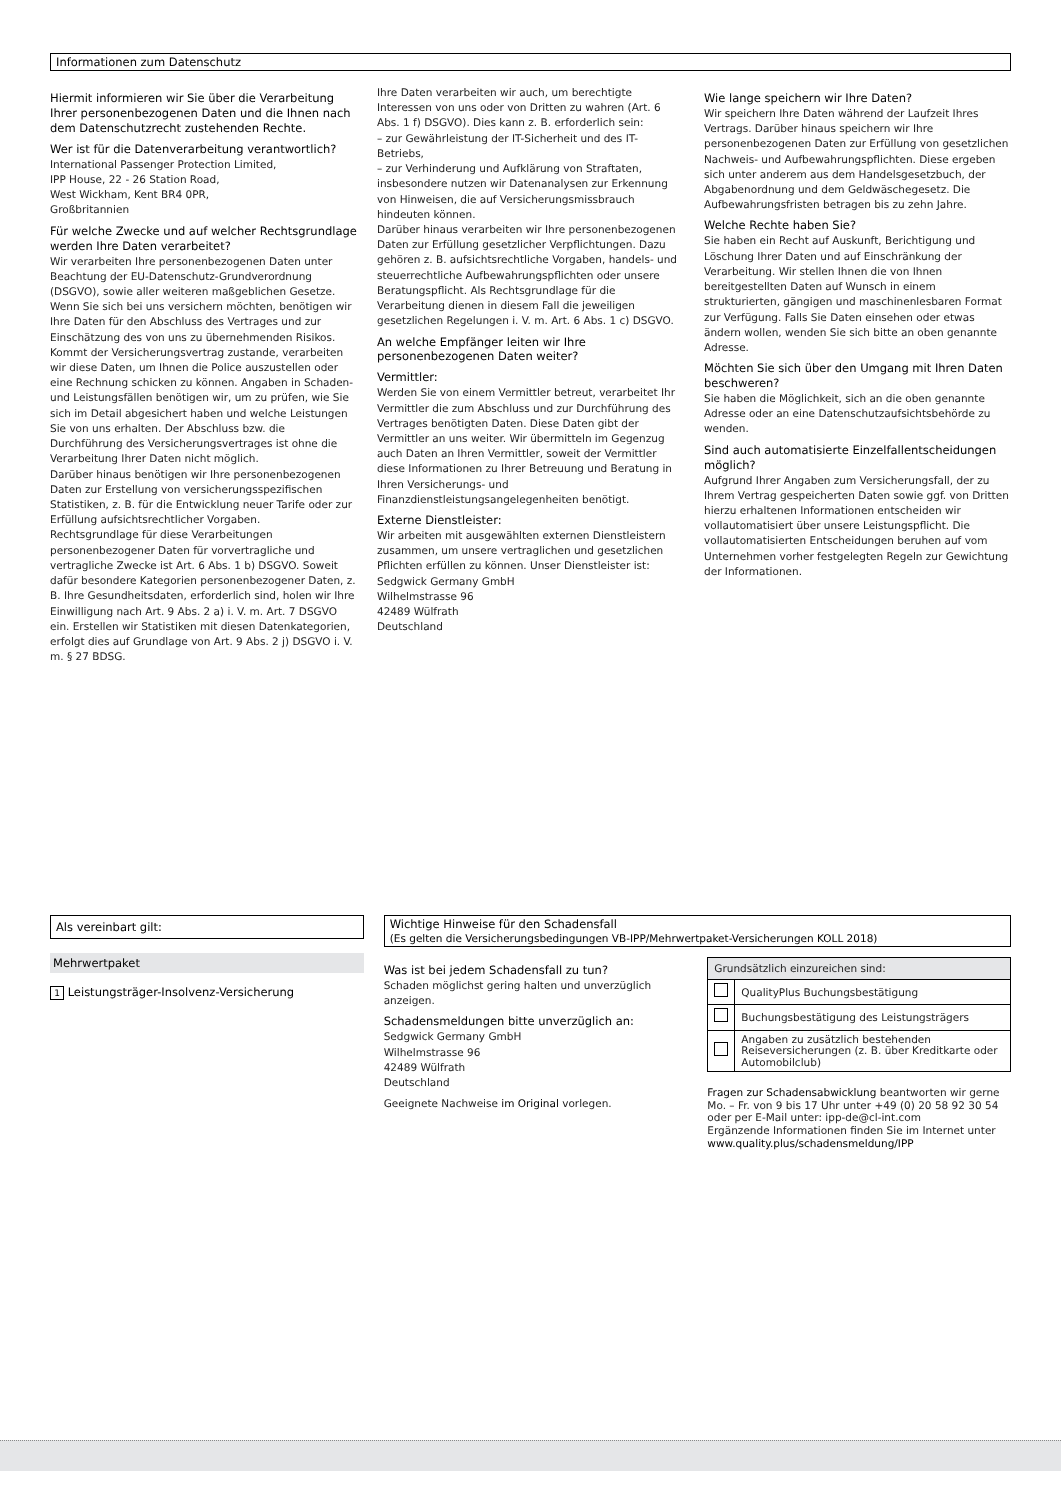Informationen zum Datenschutz
Hiermit informieren wir Sie über die Verarbeitung Ihrer personenbezogenen Daten und die Ihnen nach dem Datenschutzrecht zustehenden Rechte.
Wer ist für die Datenverarbeitung verantwortlich?
International Passenger Protection Limited,
IPP House, 22 - 26 Station Road,
West Wickham, Kent BR4 0PR,
Großbritannien
Für welche Zwecke und auf welcher Rechtsgrundlage werden Ihre Daten verarbeitet?
Wir verarbeiten Ihre personenbezogenen Daten unter Beachtung der EU-Datenschutz-Grundverordnung (DSGVO), sowie aller weiteren maßgeblichen Gesetze.
Wenn Sie sich bei uns versichern möchten, benötigen wir Ihre Daten für den Abschluss des Vertrages und zur Einschätzung des von uns zu übernehmenden Risikos. Kommt der Versicherungsvertrag zustande, verarbeiten wir diese Daten, um Ihnen die Police auszustellen oder eine Rechnung schicken zu können. Angaben in Schaden- und Leistungsfällen benötigen wir, um zu prüfen, wie Sie sich im Detail abgesichert haben und welche Leistungen Sie von uns erhalten. Der Abschluss bzw. die Durchführung des Versicherungsvertrages ist ohne die Verarbeitung Ihrer Daten nicht möglich.
Darüber hinaus benötigen wir Ihre personenbezogenen Daten zur Erstellung von versicherungsspezifischen Statistiken, z. B. für die Entwicklung neuer Tarife oder zur Erfüllung aufsichtsrechtlicher Vorgaben.
Rechtsgrundlage für diese Verarbeitungen personenbezogener Daten für vorvertragliche und vertragliche Zwecke ist Art. 6 Abs. 1 b) DSGVO. Soweit dafür besondere Kategorien personenbezogener Daten, z. B. Ihre Gesundheitsdaten, erforderlich sind, holen wir Ihre Einwilligung nach Art. 9 Abs. 2 a) i. V. m. Art. 7 DSGVO ein. Erstellen wir Statistiken mit diesen Datenkategorien, erfolgt dies auf Grundlage von Art. 9 Abs. 2 j) DSGVO i. V. m. § 27 BDSG.
Ihre Daten verarbeiten wir auch, um berechtigte Interessen von uns oder von Dritten zu wahren (Art. 6 Abs. 1 f) DSGVO). Dies kann z. B. erforderlich sein:
– zur Gewährleistung der IT-Sicherheit und des IT-Betriebs,
– zur Verhinderung und Aufklärung von Straftaten, insbesondere nutzen wir Datenanalysen zur Erkennung von Hinweisen, die auf Versicherungsmissbrauch hindeuten können.
Darüber hinaus verarbeiten wir Ihre personenbezogenen Daten zur Erfüllung gesetzlicher Verpflichtungen. Dazu gehören z. B. aufsichtsrechtliche Vorgaben, handels- und steuerrechtliche Aufbewahrungspflichten oder unsere Beratungspflicht. Als Rechtsgrundlage für die Verarbeitung dienen in diesem Fall die jeweiligen gesetzlichen Regelungen i. V. m. Art. 6 Abs. 1 c) DSGVO.
An welche Empfänger leiten wir Ihre personenbezogenen Daten weiter?
Vermittler:
Werden Sie von einem Vermittler betreut, verarbeitet Ihr Vermittler die zum Abschluss und zur Durchführung des Vertrages benötigten Daten. Diese Daten gibt der Vermittler an uns weiter. Wir übermitteln im Gegenzug auch Daten an Ihren Vermittler, soweit der Vermittler diese Informationen zu Ihrer Betreuung und Beratung in Ihren Versicherungs- und Finanzdienstleistungsangelegenheiten benötigt.
Externe Dienstleister:
Wir arbeiten mit ausgewählten externen Dienstleistern zusammen, um unsere vertraglichen und gesetzlichen Pflichten erfüllen zu können. Unser Dienstleister ist:
Sedgwick Germany GmbH
Wilhelmstrasse 96
42489 Wülfrath
Deutschland
Wie lange speichern wir Ihre Daten?
Wir speichern Ihre Daten während der Laufzeit Ihres Vertrags. Darüber hinaus speichern wir Ihre personenbezogenen Daten zur Erfüllung von gesetzlichen Nachweis- und Aufbewahrungspflichten. Diese ergeben sich unter anderem aus dem Handelsgesetzbuch, der Abgabenordnung und dem Geldwäschegesetz. Die Aufbewahrungsfristen betragen bis zu zehn Jahre.
Welche Rechte haben Sie?
Sie haben ein Recht auf Auskunft, Berichtigung und Löschung Ihrer Daten und auf Einschränkung der Verarbeitung. Wir stellen Ihnen die von Ihnen bereitgestellten Daten auf Wunsch in einem strukturierten, gängigen und maschinenlesbaren Format zur Verfügung. Falls Sie Daten einsehen oder etwas ändern wollen, wenden Sie sich bitte an oben genannte Adresse.
Möchten Sie sich über den Umgang mit Ihren Daten beschweren?
Sie haben die Möglichkeit, sich an die oben genannte Adresse oder an eine Datenschutzaufsichtsbehörde zu wenden.
Sind auch automatisierte Einzelfallentscheidungen möglich?
Aufgrund Ihrer Angaben zum Versicherungsfall, der zu Ihrem Vertrag gespeicherten Daten sowie ggf. von Dritten hierzu erhaltenen Informationen entscheiden wir vollautomatisiert über unsere Leistungspflicht. Die vollautomatisierten Entscheidungen beruhen auf vom Unternehmen vorher festgelegten Regeln zur Gewichtung der Informationen.
Als vereinbart gilt:
Mehrwertpaket
1 Leistungsträger-Insolvenz-Versicherung
Wichtige Hinweise für den Schadensfall
(Es gelten die Versicherungsbedingungen VB-IPP/Mehrwertpaket-Versicherungen KOLL 2018)
Was ist bei jedem Schadensfall zu tun?
Schaden möglichst gering halten und unverzüglich anzeigen.
Schadensmeldungen bitte unverzüglich an:
Sedgwick Germany GmbH
Wilhelmstrasse 96
42489 Wülfrath
Deutschland
Geeignete Nachweise im Original vorlegen.
| Grundsätzlich einzureichen sind: | |
| | QualityPlus Buchungsbestätigung |
| | Buchungsbestätigung des Leistungsträgers |
| | Angaben zu zusätzlich bestehenden Reiseversicherungen (z. B. über Kreditkarte oder Automobilclub) |
Fragen zur Schadensabwicklung beantworten wir gerne Mo. – Fr. von 9 bis 17 Uhr unter +49 (0) 20 58 92 30 54 oder per E-Mail unter: ipp-de@cl-int.com
Ergänzende Informationen finden Sie im Internet unter
www.quality.plus/schadensmeldung/IPP